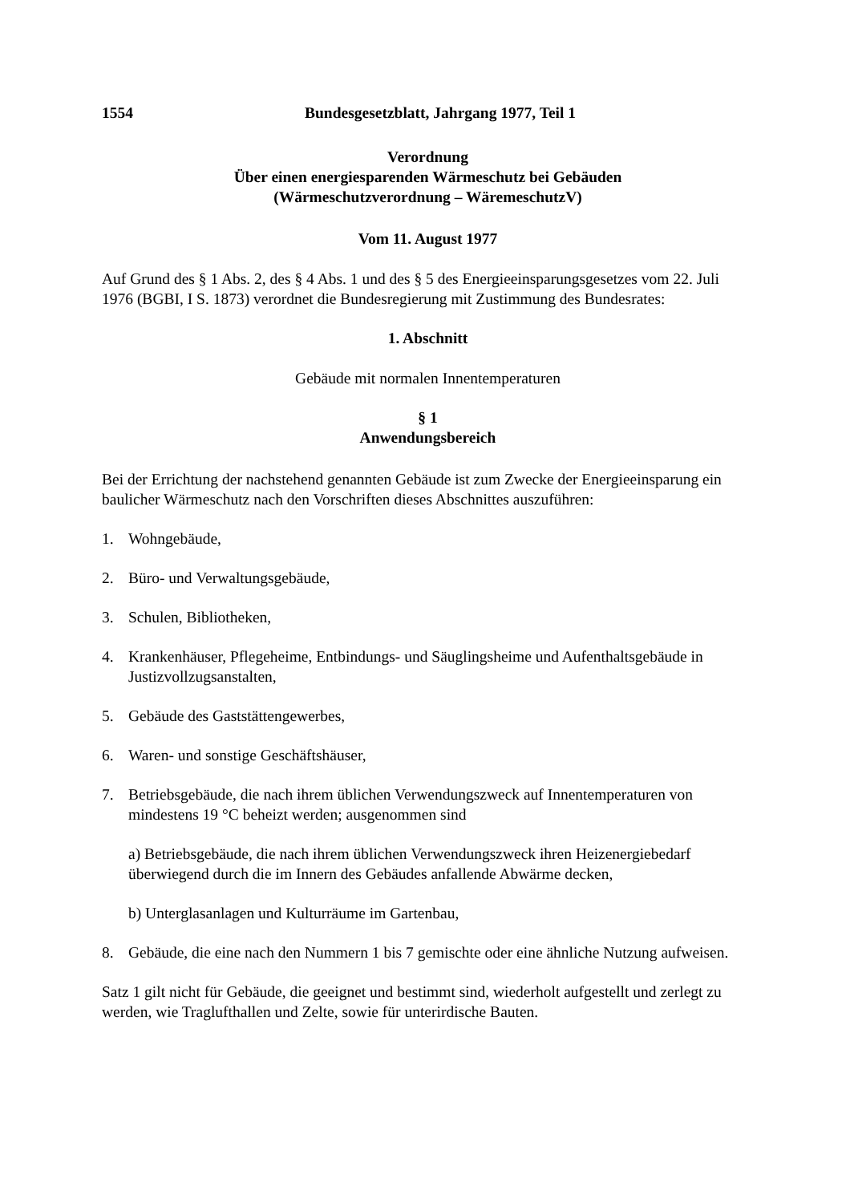1554 Bundesgesetzblatt, Jahrgang 1977, Teil 1
Verordnung
Über einen energiesparenden Wärmeschutz bei Gebäuden
(Wärmeschutzverordnung – WäremeschutzV)
Vom 11. August 1977
Auf Grund des § 1 Abs. 2, des § 4 Abs. 1 und des § 5 des Energieeinsparungsgesetzes vom 22. Juli 1976 (BGBI, I S. 1873) verordnet die Bundesregierung mit Zustimmung des Bundesrates:
1. Abschnitt
Gebäude mit normalen Innentemperaturen
§ 1
Anwendungsbereich
Bei der Errichtung der nachstehend genannten Gebäude ist zum Zwecke der Energieeinsparung ein baulicher Wärmeschutz nach den Vorschriften dieses Abschnittes auszuführen:
1. Wohngebäude,
2. Büro- und Verwaltungsgebäude,
3. Schulen, Bibliotheken,
4. Krankenhäuser, Pflegeheime, Entbindungs- und Säuglingsheime und Aufenthaltsgebäude in Justizvollzugsanstalten,
5. Gebäude des Gaststättengewerbes,
6. Waren- und sonstige Geschäftshäuser,
7. Betriebsgebäude, die nach ihrem üblichen Verwendungszweck auf Innentemperaturen von mindestens 19 °C beheizt werden; ausgenommen sind
a) Betriebsgebäude, die nach ihrem üblichen Verwendungszweck ihren Heizenergiebedarf überwiegend durch die im Innern des Gebäudes anfallende Abwärme decken,
b) Unterglasanlagen und Kulturräume im Gartenbau,
8. Gebäude, die eine nach den Nummern 1 bis 7 gemischte oder eine ähnliche Nutzung aufweisen.
Satz 1 gilt nicht für Gebäude, die geeignet und bestimmt sind, wiederholt aufgestellt und zerlegt zu werden, wie Traglufthallen und Zelte, sowie für unterirdische Bauten.